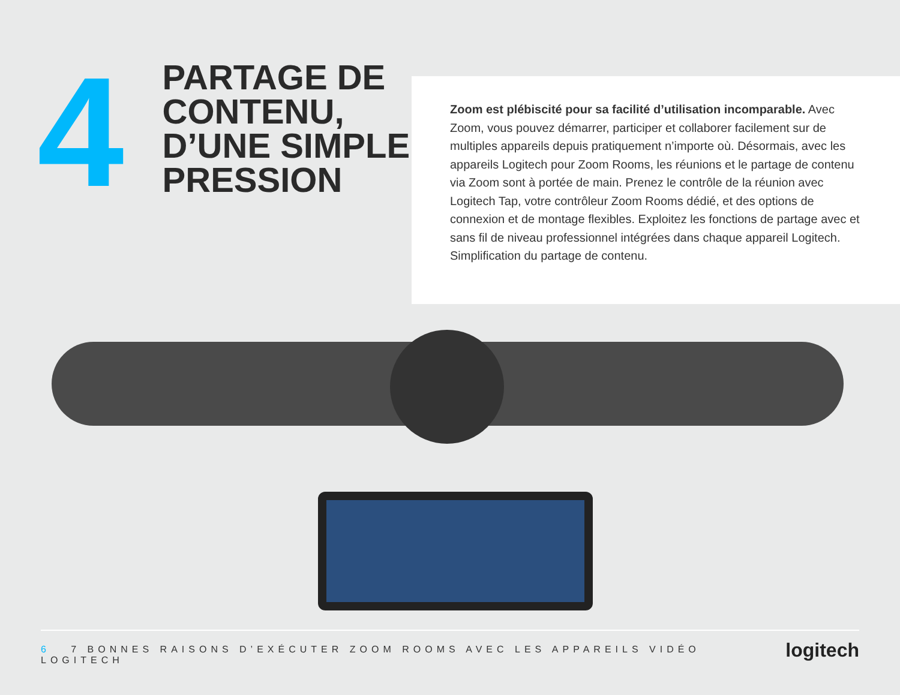4
PARTAGE DE CONTENU, D’UNE SIMPLE PRESSION
Zoom est plébiscité pour sa facilité d’utilisation incomparable. Avec Zoom, vous pouvez démarrer, participer et collaborer facilement sur de multiples appareils depuis pratiquement n’importe où. Désormais, avec les appareils Logitech pour Zoom Rooms, les réunions et le partage de contenu via Zoom sont à portée de main. Prenez le contrôle de la réunion avec Logitech Tap, votre contrôleur Zoom Rooms dédié, et des options de connexion et de montage flexibles. Exploitez les fonctions de partage avec et sans fil de niveau professionnel intégrées dans chaque appareil Logitech. Simplification du partage de contenu.
6 7 BONNES RAISONS D’EXÉCUTER ZOOM ROOMS AVEC LES APPAREILS VIDÉO LOGITECH logitech